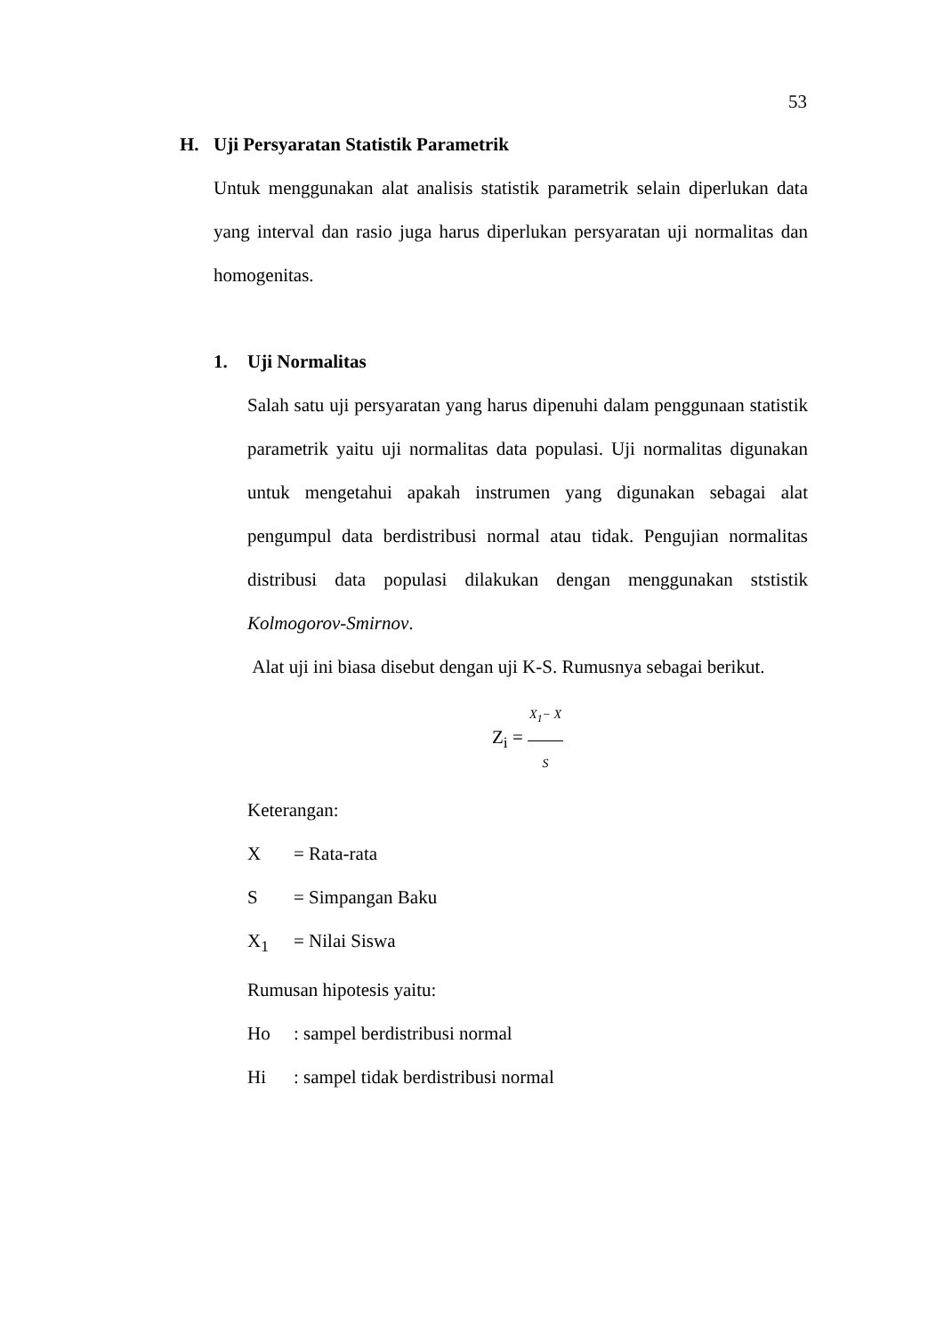53
H. Uji Persyaratan Statistik Parametrik
Untuk menggunakan alat analisis statistik parametrik selain diperlukan data yang interval dan rasio juga harus diperlukan persyaratan uji normalitas dan homogenitas.
1. Uji Normalitas
Salah satu uji persyaratan yang harus dipenuhi dalam penggunaan statistik parametrik yaitu uji normalitas data populasi. Uji normalitas digunakan untuk mengetahui apakah instrumen yang digunakan sebagai alat pengumpul data berdistribusi normal atau tidak. Pengujian normalitas distribusi data populasi dilakukan dengan menggunakan ststistik Kolmogorov-Smirnov.
Alat uji ini biasa disebut dengan uji K-S. Rumusnya sebagai berikut.
Z<sub>i</sub> =
X<sub>1</sub>− X
S
Keterangan:
X = Rata-rata
S = Simpangan Baku
X<sub>1</sub> = Nilai Siswa
Rumusan hipotesis yaitu:
Ho: sampel berdistribusi normal
Hi: sampel tidak berdistribusi normal